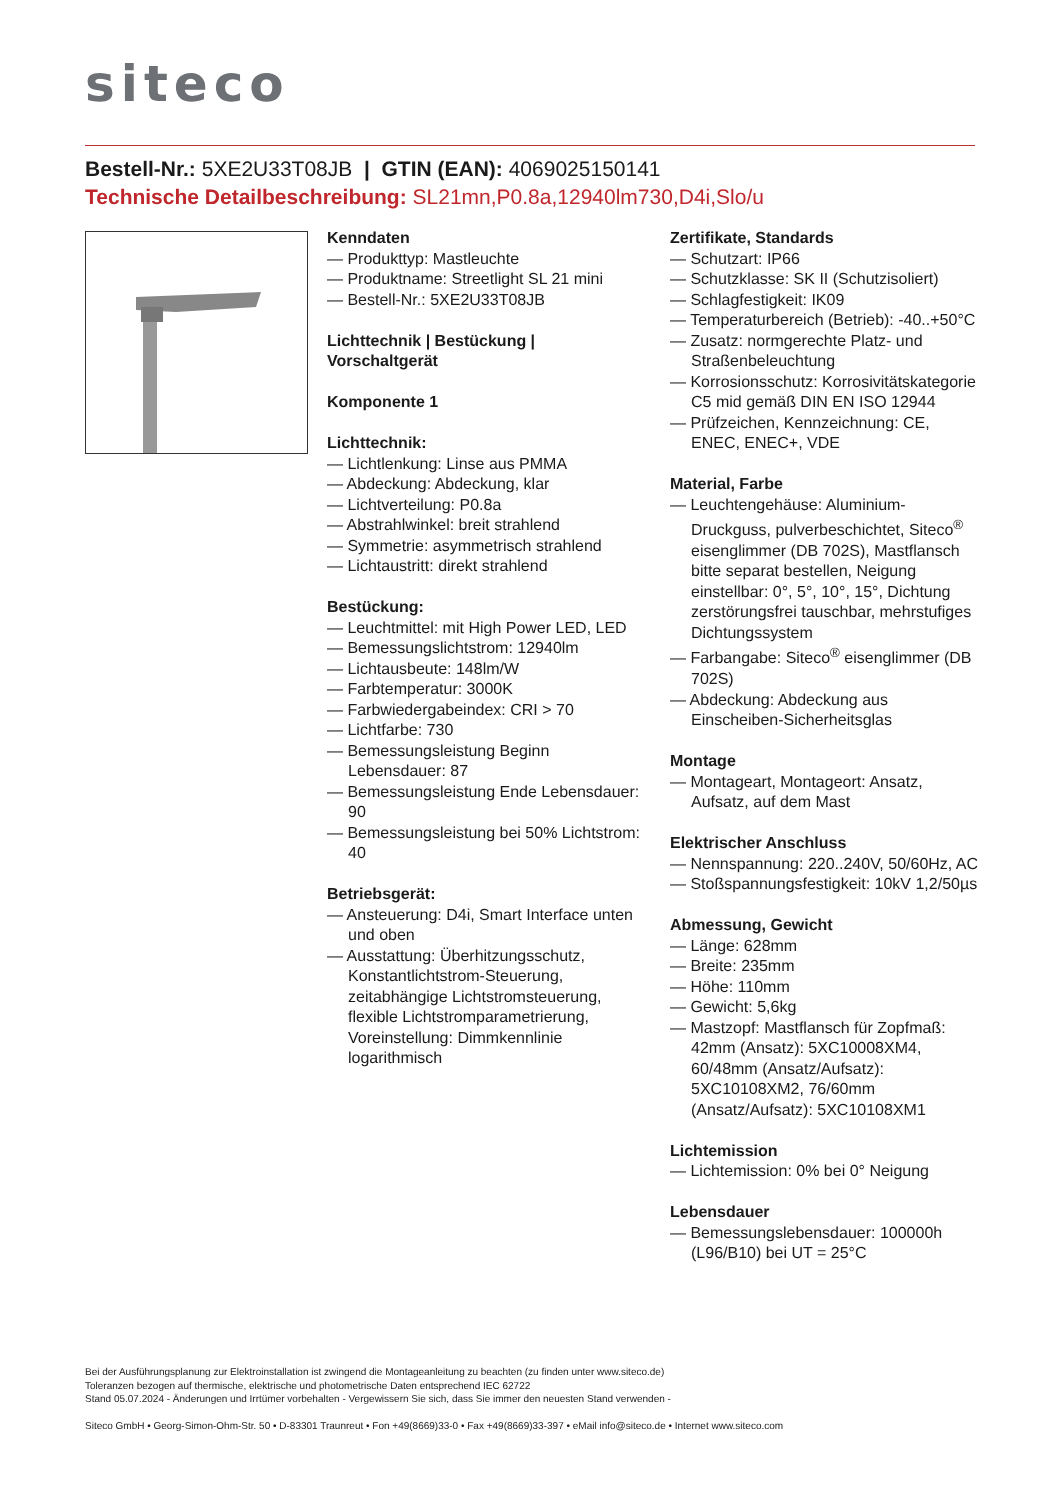siteco
Bestell-Nr.: 5XE2U33T08JB | GTIN (EAN): 4069025150141
Technische Detailbeschreibung: SL21mn,P0.8a,12940lm730,D4i,Slo/u
Kenndaten
— Produkttyp: Mastleuchte
— Produktname: Streetlight SL 21 mini
— Bestell-Nr.: 5XE2U33T08JB
Lichttechnik | Bestückung | Vorschaltgerät
Komponente 1
Lichttechnik:
— Lichtlenkung: Linse aus PMMA
— Abdeckung: Abdeckung, klar
— Lichtverteilung: P0.8a
— Abstrahlwinkel: breit strahlend
— Symmetrie: asymmetrisch strahlend
— Lichtaustritt: direkt strahlend
Bestückung:
— Leuchtmittel: mit High Power LED, LED
— Bemessungslichtstrom: 12940lm
— Lichtausbeute: 148lm/W
— Farbtemperatur: 3000K
— Farbwiedergabeindex: CRI > 70
— Lichtfarbe: 730
— Bemessungsleistung Beginn Lebensdauer: 87
— Bemessungsleistung Ende Lebensdauer: 90
— Bemessungsleistung bei 50% Lichtstrom: 40
Betriebsgerät:
— Ansteuerung: D4i, Smart Interface unten und oben
— Ausstattung: Überhitzungsschutz, Konstantlichtstrom-Steuerung, zeitabhängige Lichtstromsteuerung, flexible Lichtstromparametrierung, Voreinstellung: Dimmkennlinie logarithmisch
Zertifikate, Standards
— Schutzart: IP66
— Schutzklasse: SK II (Schutzisoliert)
— Schlagfestigkeit: IK09
— Temperaturbereich (Betrieb): -40..+50°C
— Zusatz: normgerechte Platz- und Straßenbeleuchtung
— Korrosionsschutz: Korrosivitätskategorie C5 mid gemäß DIN EN ISO 12944
— Prüfzeichen, Kennzeichnung: CE, ENEC, ENEC+, VDE
Material, Farbe
— Leuchtengehäuse: Aluminium-Druckguss, pulverbeschichtet, Siteco<sup>®</sup> eisenglimmer (DB 702S), Mastflansch bitte separat bestellen, Neigung einstellbar: 0°, 5°, 10°, 15°, Dichtung zerstörungsfrei tauschbar, mehrstufiges Dichtungssystem
— Farbangabe: Siteco<sup>®</sup> eisenglimmer (DB 702S)
— Abdeckung: Abdeckung aus Einscheiben-Sicherheitsglas
Montage
— Montageart, Montageort: Ansatz, Aufsatz, auf dem Mast
Elektrischer Anschluss
— Nennspannung: 220..240V, 50/60Hz, AC
— Stoßspannungsfestigkeit: 10kV 1,2/50µs
Abmessung, Gewicht
— Länge: 628mm
— Breite: 235mm
— Höhe: 110mm
— Gewicht: 5,6kg
— Mastzopf: Mastflansch für Zopfmaß: 42mm (Ansatz): 5XC10008XM4, 60/48mm (Ansatz/Aufsatz): 5XC10108XM2, 76/60mm (Ansatz/Aufsatz): 5XC10108XM1
Lichtemission
— Lichtemission: 0% bei 0° Neigung
Lebensdauer
— Bemessungslebensdauer: 100000h (L96/B10) bei UT = 25°C
Bei der Ausführungsplanung zur Elektroinstallation ist zwingend die Montageanleitung zu beachten (zu finden unter www.siteco.de)
Toleranzen bezogen auf thermische, elektrische und photometrische Daten entsprechend IEC 62722
Stand 05.07.2024 - Änderungen und Irrtümer vorbehalten - Vergewissern Sie sich, dass Sie immer den neuesten Stand verwenden -
Siteco GmbH • Georg-Simon-Ohm-Str. 50 • D-83301 Traunreut • Fon +49(8669)33-0 • Fax +49(8669)33-397 • eMail info@siteco.de • Internet www.siteco.com